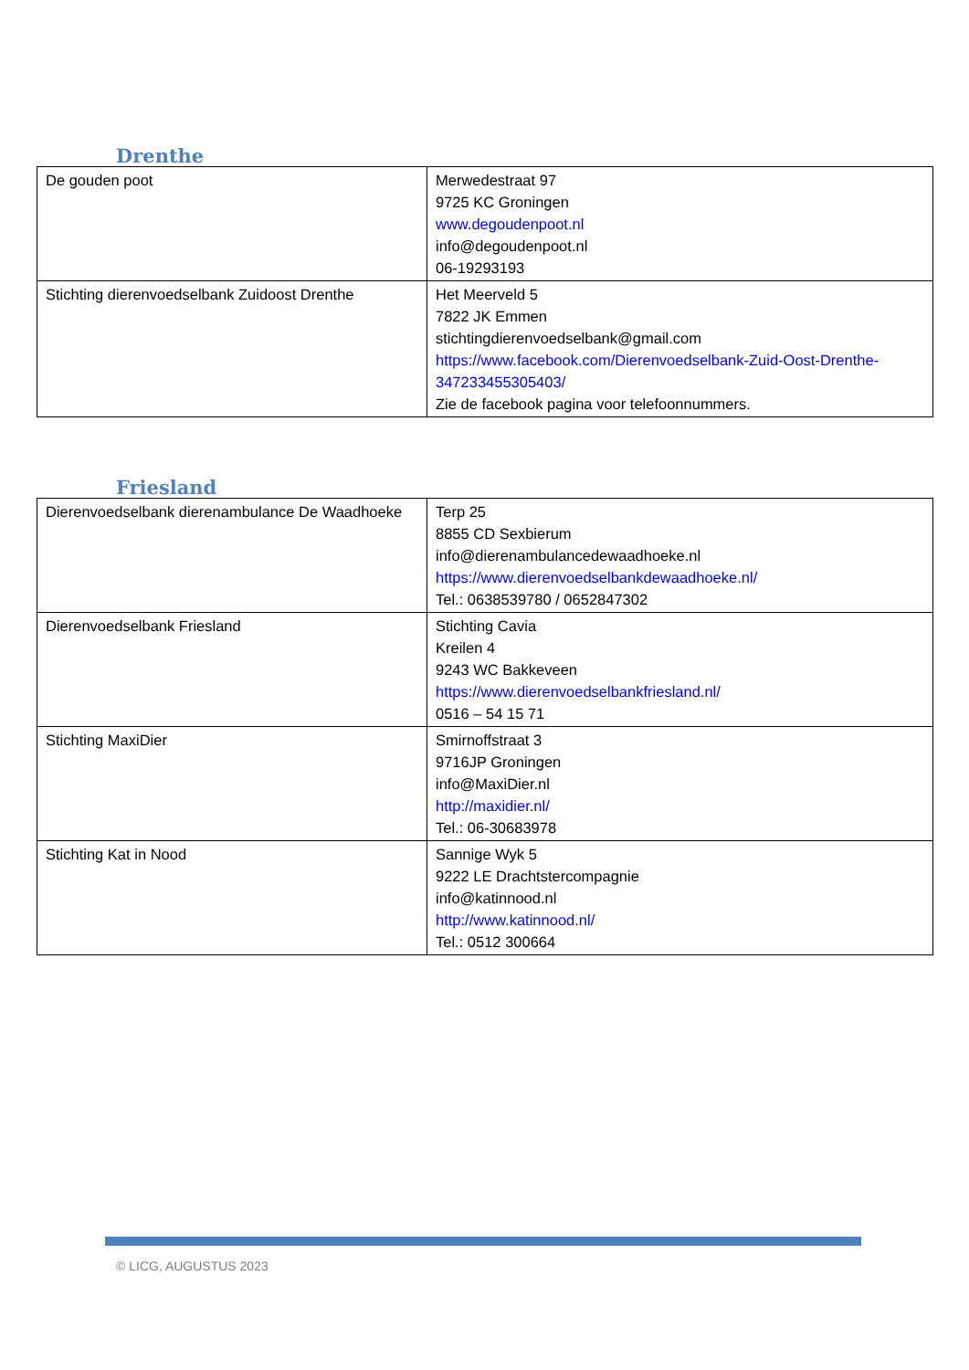Drenthe
| De gouden poot | Merwedestraat 97 9725 KC Groningen www.degoudenpoot.nl info@degoudenpoot.nl 06-19293193 |
| Stichting dierenvoedselbank Zuidoost Drenthe | Het Meerveld 5 7822 JK Emmen stichtingdierenvoedselbank@gmail.com https://www.facebook.com/Dierenvoedselbank-Zuid-Oost-Drenthe-347233455305403/ Zie de facebook pagina voor telefoonnummers. |
Friesland
| Dierenvoedselbank dierenambulance De Waadhoeke | Terp 25 8855 CD Sexbierum info@dierenambulancedewaadhoeke.nl https://www.dierenvoedselbankdewaadhoeke.nl/ Tel.: 0638539780 / 0652847302 |
| Dierenvoedselbank Friesland | Stichting Cavia Kreilen 4 9243 WC Bakkeveen https://www.dierenvoedselbankfriesland.nl/ 0516 – 54 15 71 |
| Stichting MaxiDier | Smirnoffstraat 3 9716JP Groningen info@MaxiDier.nl http://maxidier.nl/ Tel.: 06-30683978 |
| Stichting Kat in Nood | Sannige Wyk 5 9222 LE Drachtstercompagnie info@katinnood.nl http://www.katinnood.nl/ Tel.: 0512 300664 |
© LICG, AUGUSTUS 2023